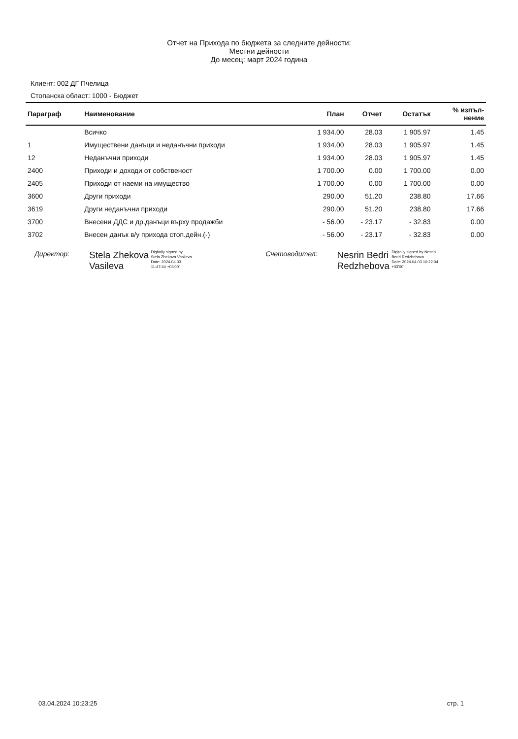Отчет на Прихода по бюджета за следните дейности:
Местни дейности
До месец: март 2024 година
Клиент: 002 ДГ Пчелица
Стопанска област: 1000 - Бюджет
| Параграф | Наименование | План | Отчет | Остатък | % изпъл- нение |
| --- | --- | --- | --- | --- | --- |
| | Всичко | 1 934.00 | 28.03 | 1 905.97 | 1.45 |
| 1 | Имуществени данъци и неданъчни приходи | 1 934.00 | 28.03 | 1 905.97 | 1.45 |
| 12 | Неданъчни приходи | 1 934.00 | 28.03 | 1 905.97 | 1.45 |
| 2400 | Приходи и доходи от собственост | 1 700.00 | 0.00 | 1 700.00 | 0.00 |
| 2405 | Приходи от наеми на имущество | 1 700.00 | 0.00 | 1 700.00 | 0.00 |
| 3600 | Други приходи | 290.00 | 51.20 | 238.80 | 17.66 |
| 3619 | Други неданъчни приходи | 290.00 | 51.20 | 238.80 | 17.66 |
| 3700 | Внесени ДДС и др.данъци върху продажби | - 56.00 | - 23.17 | - 32.83 | 0.00 |
| 3702 | Внесен данък в/у прихода стоп.дейн.(-) | - 56.00 | - 23.17 | - 32.83 | 0.00 |
Директор:
Stela Zhekova
Vasileva
Digitally signed by
Stela Zhekova Vasileva
Date: 2024.04.03
11:47:44 +03'00'
Счетоводител:
Nesrin Bedri
Redzhebova
Digitally signed by Nesrin
Bedri Redzhebova
Date: 2024.04.03 10:22:04
+03'00'
03.04.2024 10:23:25 стр. 1